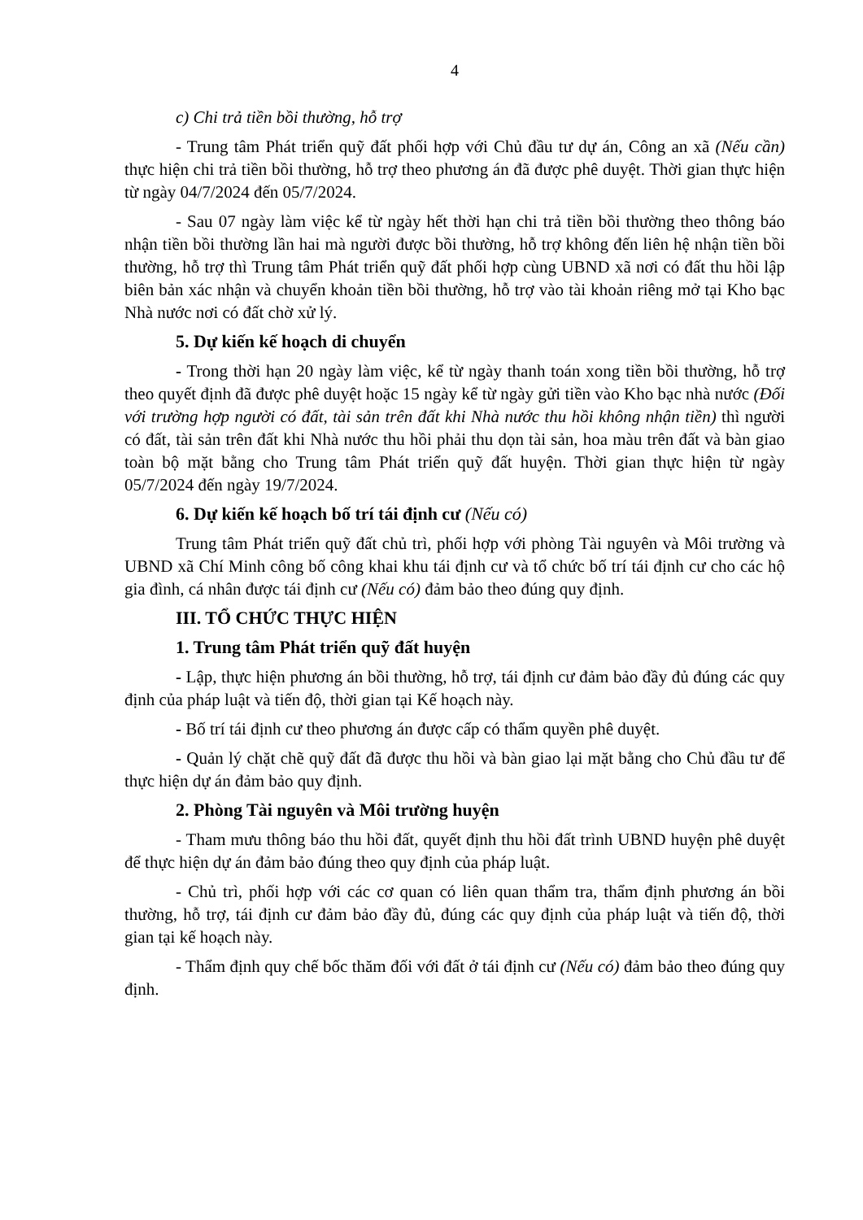4
c) Chi trả tiền bồi thường, hỗ trợ
- Trung tâm Phát triển quỹ đất phối hợp với Chủ đầu tư dự án, Công an xã (Nếu cần) thực hiện chi trả tiền bồi thường, hỗ trợ theo phương án đã được phê duyệt. Thời gian thực hiện từ ngày 04/7/2024 đến 05/7/2024.
- Sau 07 ngày làm việc kể từ ngày hết thời hạn chi trả tiền bồi thường theo thông báo nhận tiền bồi thường lần hai mà người được bồi thường, hỗ trợ không đến liên hệ nhận tiền bồi thường, hỗ trợ thì Trung tâm Phát triển quỹ đất phối hợp cùng UBND xã nơi có đất thu hồi lập biên bản xác nhận và chuyển khoản tiền bồi thường, hỗ trợ vào tài khoản riêng mở tại Kho bạc Nhà nước nơi có đất chờ xử lý.
5. Dự kiến kế hoạch di chuyển
- Trong thời hạn 20 ngày làm việc, kể từ ngày thanh toán xong tiền bồi thường, hỗ trợ theo quyết định đã được phê duyệt hoặc 15 ngày kể từ ngày gửi tiền vào Kho bạc nhà nước (Đối với trường hợp người có đất, tài sản trên đất khi Nhà nước thu hồi không nhận tiền) thì người có đất, tài sản trên đất khi Nhà nước thu hồi phải thu dọn tài sản, hoa màu trên đất và bàn giao toàn bộ mặt bằng cho Trung tâm Phát triển quỹ đất huyện. Thời gian thực hiện từ ngày 05/7/2024 đến ngày 19/7/2024.
6. Dự kiến kế hoạch bố trí tái định cư (Nếu có)
Trung tâm Phát triển quỹ đất chủ trì, phối hợp với phòng Tài nguyên và Môi trường và UBND xã Chí Minh công bố công khai khu tái định cư và tổ chức bố trí tái định cư cho các hộ gia đình, cá nhân được tái định cư (Nếu có) đảm bảo theo đúng quy định.
III. TỔ CHỨC THỰC HIỆN
1. Trung tâm Phát triển quỹ đất huyện
- Lập, thực hiện phương án bồi thường, hỗ trợ, tái định cư đảm bảo đầy đủ đúng các quy định của pháp luật và tiến độ, thời gian tại Kế hoạch này.
- Bố trí tái định cư theo phương án được cấp có thẩm quyền phê duyệt.
- Quản lý chặt chẽ quỹ đất đã được thu hồi và bàn giao lại mặt bằng cho Chủ đầu tư để thực hiện dự án đảm bảo quy định.
2. Phòng Tài nguyên và Môi trường huyện
- Tham mưu thông báo thu hồi đất, quyết định thu hồi đất trình UBND huyện phê duyệt để thực hiện dự án đảm bảo đúng theo quy định của pháp luật.
- Chủ trì, phối hợp với các cơ quan có liên quan thẩm tra, thẩm định phương án bồi thường, hỗ trợ, tái định cư đảm bảo đầy đủ, đúng các quy định của pháp luật và tiến độ, thời gian tại kế hoạch này.
- Thẩm định quy chế bốc thăm đối với đất ở tái định cư (Nếu có) đảm bảo theo đúng quy định.